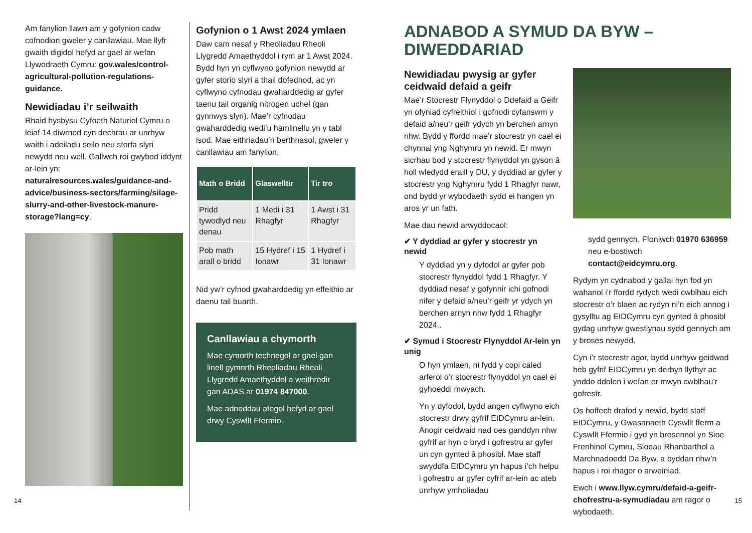Am fanylion llawn am y gofynion cadw cofnodion gweler y canllawiau. Mae llyfr gwaith digidol hefyd ar gael ar wefan Llywodraeth Cymru: gov.wales/control-agricultural-pollution-regulations-guidance.
Newidiadau i’r seilwaith
Rhaid hysbysu Cyfoeth Naturiol Cymru o leiaf 14 diwrnod cyn dechrau ar unrhyw waith i adeiladu seilo neu storfa slyri newydd neu well. Gallwch roi gwybod iddynt ar-lein yn: naturalresources.wales/guidance-and-advice/business-sectors/farming/silage-slurry-and-other-livestock-manure-storage?lang=cy.
Gofynion o 1 Awst 2024 ymlaen
Daw cam nesaf y Rheoliadau Rheoli Llygredd Amaethyddol i rym ar 1 Awst 2024. Bydd hyn yn cyflwyno gofynion newydd ar gyfer storio slyri a thail dofednod, ac yn cyflwyno cyfnodau gwaharddedig ar gyfer taenu tail organig nitrogen uchel (gan gynnwys slyri). Mae’r cyfnodau gwaharddedig wedi’u hamlinellu yn y tabl isod. Mae eithriadau’n berthnasol, gweler y canllawiau am fanylion.
| Math o Bridd | Glaswelltir | Tir tro |
| --- | --- | --- |
| Pridd tywodlyd neu denau | 1 Medi i 31 Rhagfyr | 1 Awst i 31 Rhagfyr |
| Pob math arall o bridd | 15 Hydref i 15 Ionawr | 1 Hydref i 31 Ionawr |
Nid yw’r cyfnod gwaharddedig yn effeithio ar daenu tail buarth.
Canllawiau a chymorth
Mae cymorth technegol ar gael gan linell gymorth Rheoliadau Rheoli Llygredd Amaethyddol a weithredir gan ADAS ar 01974 847000.
Mae adnoddau ategol hefyd ar gael drwy Cyswllt Ffermio.
ADNABOD A SYMUD DA BYW – DIWEDDARIAD
Newidiadau pwysig ar gyfer ceidwaid defaid a geifr
Mae’r Stocrestr Flynyddol o Ddefaid a Geifr yn ofyniad cyfreithiol i gofnodi cyfanswm y defaid a/neu’r geifr ydych yn berchen arnyn nhw. Bydd y ffordd mae’r stocrestr yn cael ei chynnal yng Nghymru yn newid. Er mwyn sicrhau bod y stocrestr flynyddol yn gyson â holl wledydd eraill y DU, y dyddiad ar gyfer y stocrestr yng Nghymru fydd 1 Rhagfyr nawr, ond bydd yr wybodaeth sydd ei hangen yn aros yr un fath.
Mae dau newid arwyddocaol:
✔ Y dyddiad ar gyfer y stocrestr yn newid
Y dyddiad yn y dyfodol ar gyfer pob stocrestr flynyddol fydd 1 Rhagfyr. Y dyddiad nesaf y gofynnir ichi gofnodi nifer y defaid a/neu’r geifr yr ydych yn berchen arnyn nhw fydd 1 Rhagfyr 2024..
✔ Symud i Stocrestr Flynyddol Ar-lein yn unig
O hyn ymlaen, ni fydd y copi caled arferol o’r stocrestr flynyddol yn cael ei gyhoeddi mwyach.
Yn y dyfodol, bydd angen cyflwyno eich stocrestr drwy gyfrif EIDCymru ar-lein. Anogir ceidwaid nad oes ganddyn nhw gyfrif ar hyn o bryd i gofrestru ar gyfer un cyn gynted â phosibl. Mae staff swyddfa EIDCymru yn hapus i’ch helpu i gofrestru ar gyfer cyfrif ar-lein ac ateb unrhyw ymholiadau
sydd gennych. Ffoniwch 01970 636959 neu e-bostiwch contact@eidcymru.org.
Rydym yn cydnabod y gallai hyn fod yn wahanol i’r ffordd rydych wedi cwblhau eich stocrestr o’r blaen ac rydyn ni’n eich annog i gysylltu ag EIDCymru cyn gynted â phosibl gydag unrhyw gwestiynau sydd gennych am y broses newydd.
Cyn i’r stocrestr agor, bydd unrhyw geidwad heb gyfrif EIDCymru yn derbyn llythyr ac ynddo ddolen i wefan er mwyn cwblhau’r gofrestr.
Os hoffech drafod y newid, bydd staff EIDCymru, y Gwasanaeth Cyswllt fferm a Cyswllt Ffermio i gyd yn bresennol yn Sioe Frenhinol Cymru, Sioeau Rhanbarthol a Marchnadoedd Da Byw, a byddan nhw’n hapus i roi rhagor o arweiniad.
Ewch i www.llyw.cymru/defaid-a-geifr-chofrestru-a-symudiadau am ragor o wybodaeth.
14 15